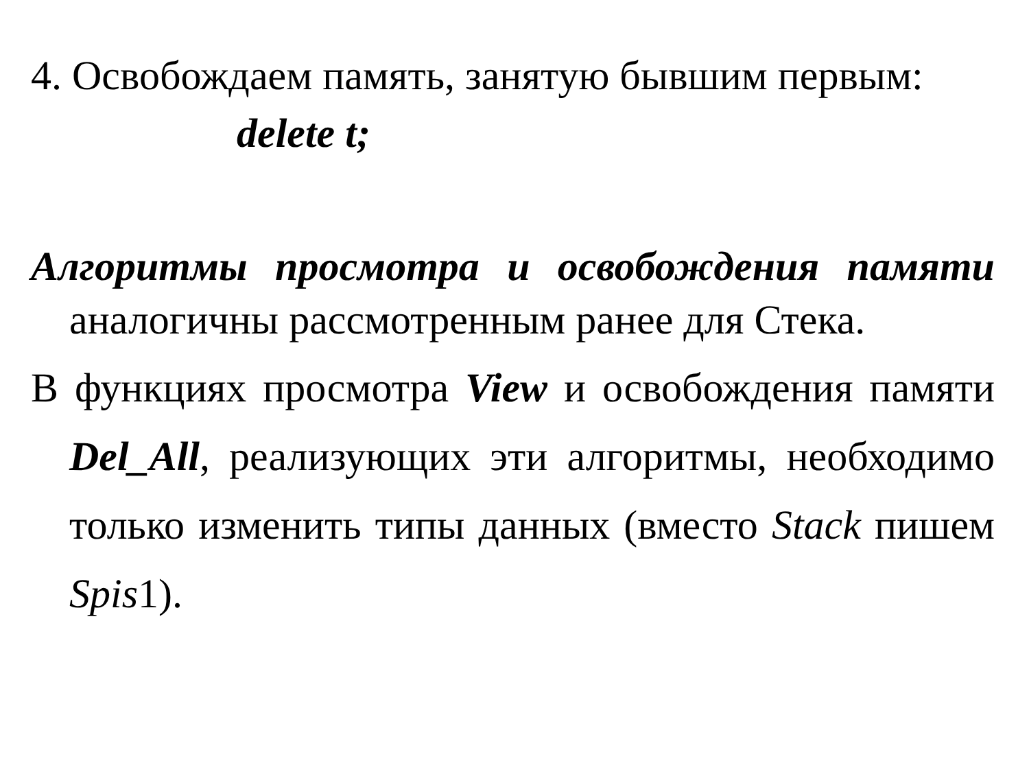4. Освобождаем память, занятую бывшим первым:
delete t;
Алгоритмы просмотра и освобождения памяти аналогичны рассмотренным ранее для Стека.
В функциях просмотра View и освобождения памяти Del_All, реализующих эти алгоритмы, необходимо только изменить типы данных (вместо Stack пишем Spis1).